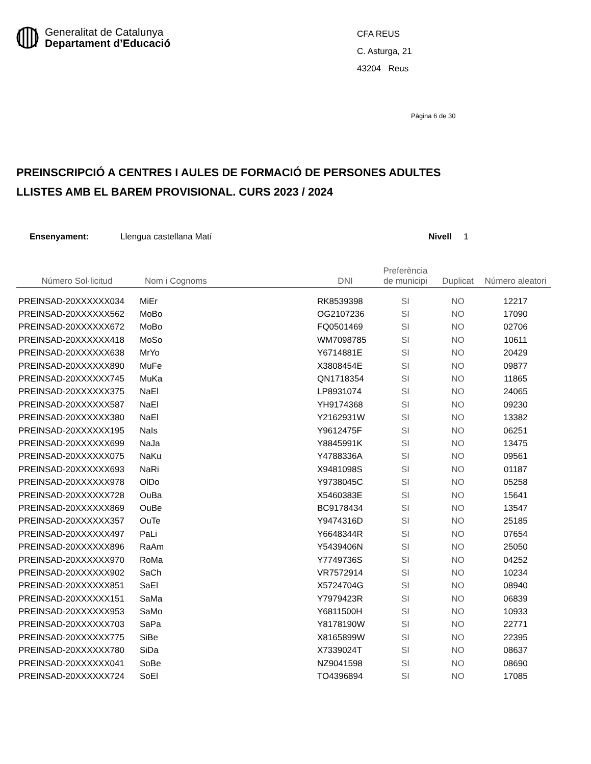Generalitat de Catalunya
Departament d’Educació
CFA REUS
C. Asturga, 21
43204 Reus
Pàgina 6 de 30
PREINSCRIPCIÓ A CENTRES I AULES DE FORMACIÓ DE PERSONES ADULTES
LLISTES AMB EL BAREM PROVISIONAL. CURS 2023 / 2024
Ensenyament: Llengua castellana Matí Nivell 1
| Número Sol·licitud | Nom i Cognoms | DNI | Preferència de municipi | Duplicat | Número aleatori |
| --- | --- | --- | --- | --- | --- |
| PREINSAD-20XXXXXX034 | MiEr | RK8539398 | SI | NO | 12217 |
| PREINSAD-20XXXXXX562 | MoBo | OG2107236 | SI | NO | 17090 |
| PREINSAD-20XXXXXX672 | MoBo | FQ0501469 | SI | NO | 02706 |
| PREINSAD-20XXXXXX418 | MoSo | WM7098785 | SI | NO | 10611 |
| PREINSAD-20XXXXXX638 | MrYo | Y6714881E | SI | NO | 20429 |
| PREINSAD-20XXXXXX890 | MuFe | X3808454E | SI | NO | 09877 |
| PREINSAD-20XXXXXX745 | MuKa | QN1718354 | SI | NO | 11865 |
| PREINSAD-20XXXXXX375 | NaEl | LP8931074 | SI | NO | 24065 |
| PREINSAD-20XXXXXX587 | NaEl | YH9174368 | SI | NO | 09230 |
| PREINSAD-20XXXXXX380 | NaEl | Y2162931W | SI | NO | 13382 |
| PREINSAD-20XXXXXX195 | NaIs | Y9612475F | SI | NO | 06251 |
| PREINSAD-20XXXXXX699 | NaJa | Y8845991K | SI | NO | 13475 |
| PREINSAD-20XXXXXX075 | NaKu | Y4788336A | SI | NO | 09561 |
| PREINSAD-20XXXXXX693 | NaRi | X9481098S | SI | NO | 01187 |
| PREINSAD-20XXXXXX978 | OlDo | Y9738045C | SI | NO | 05258 |
| PREINSAD-20XXXXXX728 | OuBa | X5460383E | SI | NO | 15641 |
| PREINSAD-20XXXXXX869 | OuBe | BC9178434 | SI | NO | 13547 |
| PREINSAD-20XXXXXX357 | OuTe | Y9474316D | SI | NO | 25185 |
| PREINSAD-20XXXXXX497 | PaLi | Y6648344R | SI | NO | 07654 |
| PREINSAD-20XXXXXX896 | RaAm | Y5439406N | SI | NO | 25050 |
| PREINSAD-20XXXXXX970 | RoMa | Y7749736S | SI | NO | 04252 |
| PREINSAD-20XXXXXX902 | SaCh | VR7572914 | SI | NO | 10234 |
| PREINSAD-20XXXXXX851 | SaEl | X5724704G | SI | NO | 08940 |
| PREINSAD-20XXXXXX151 | SaMa | Y7979423R | SI | NO | 06839 |
| PREINSAD-20XXXXXX953 | SaMo | Y6811500H | SI | NO | 10933 |
| PREINSAD-20XXXXXX703 | SaPa | Y8178190W | SI | NO | 22771 |
| PREINSAD-20XXXXXX775 | SiBe | X8165899W | SI | NO | 22395 |
| PREINSAD-20XXXXXX780 | SiDa | X7339024T | SI | NO | 08637 |
| PREINSAD-20XXXXXX041 | SoBe | NZ9041598 | SI | NO | 08690 |
| PREINSAD-20XXXXXX724 | SoEl | TO4396894 | SI | NO | 17085 |